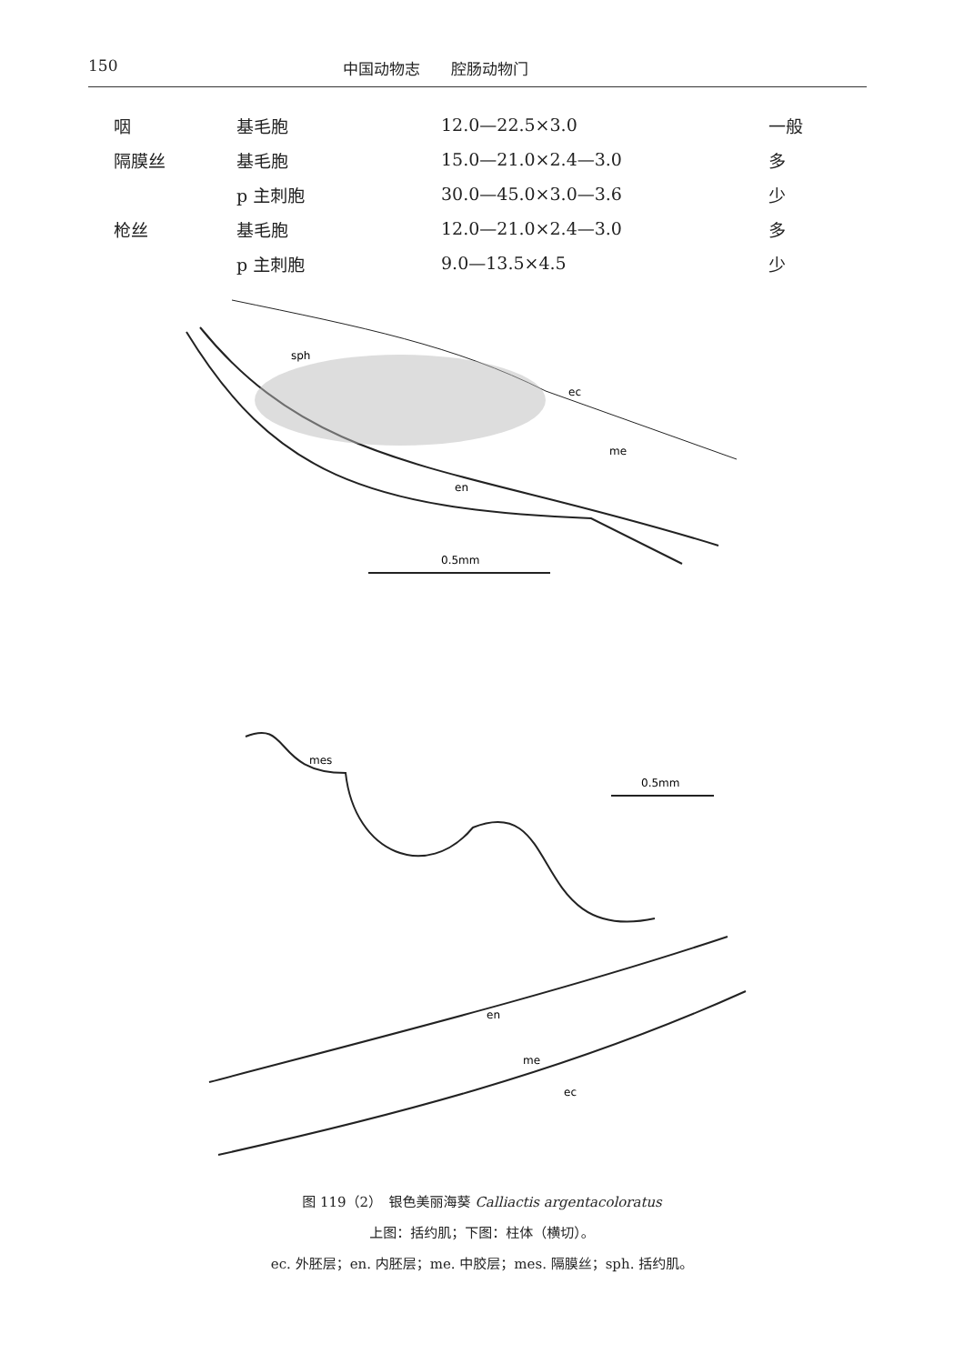150 中国动物志　　腔肠动物门
| 咽 | 基毛胞 | 12.0—22.5×3.0 | 一般 |
| 隔膜丝 | 基毛胞 | 15.0—21.0×2.4—3.0 | 多 |
| | p 主刺胞 | 30.0—45.0×3.0—3.6 | 少 |
| 枪丝 | 基毛胞 | 12.0—21.0×2.4—3.0 | 多 |
| | p 主刺胞 | 9.0—13.5×4.5 | 少 |
sph
ec
me
en
0.5mm
mes
en
me
ec
0.5mm
图 119（2）　银色美丽海葵 Calliactis argentacoloratus
上图：括约肌；下图：柱体（横切）。
ec. 外胚层；en. 内胚层；me. 中胶层；mes. 隔膜丝；sph. 括约肌。